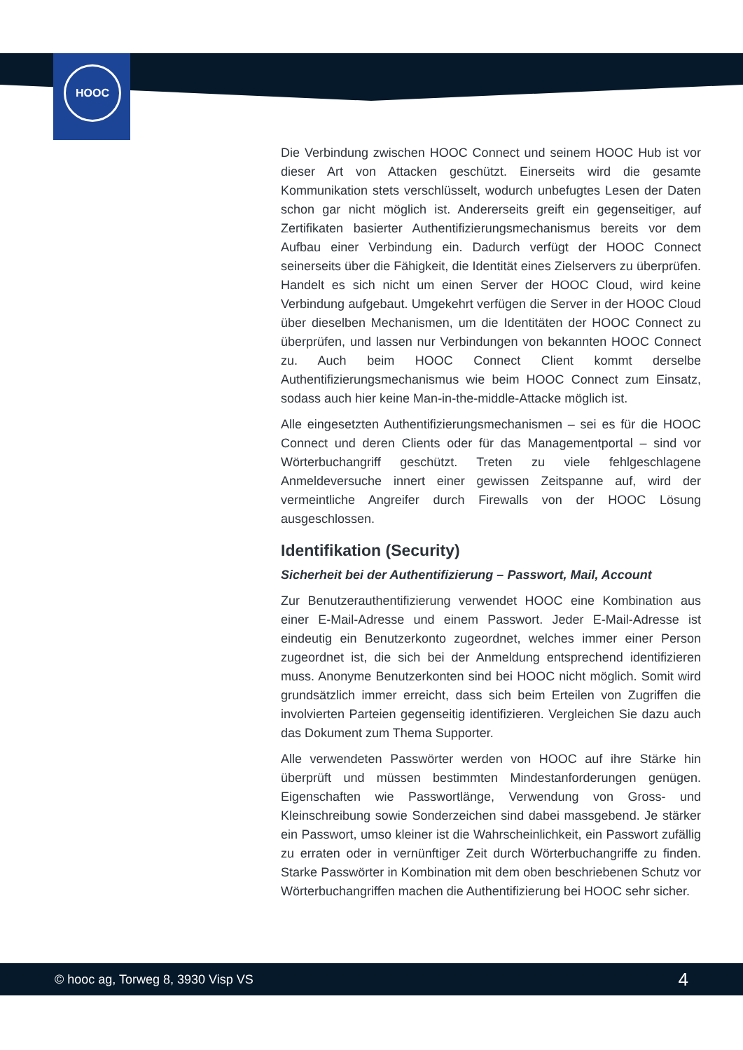HOOC
Die Verbindung zwischen HOOC Connect und seinem HOOC Hub ist vor dieser Art von Attacken geschützt. Einerseits wird die gesamte Kommunikation stets verschlüsselt, wodurch unbefugtes Lesen der Daten schon gar nicht möglich ist. Andererseits greift ein gegenseitiger, auf Zertifikaten basierter Authentifizierungsmechanismus bereits vor dem Aufbau einer Verbindung ein. Dadurch verfügt der HOOC Connect seinerseits über die Fähigkeit, die Identität eines Zielservers zu überprüfen. Handelt es sich nicht um einen Server der HOOC Cloud, wird keine Verbindung aufgebaut. Umgekehrt verfügen die Server in der HOOC Cloud über dieselben Mechanismen, um die Identitäten der HOOC Connect zu überprüfen, und lassen nur Verbindungen von bekannten HOOC Connect zu. Auch beim HOOC Connect Client kommt derselbe Authentifizierungsmechanismus wie beim HOOC Connect zum Einsatz, sodass auch hier keine Man-in-the-middle-Attacke möglich ist.
Alle eingesetzten Authentifizierungsmechanismen – sei es für die HOOC Connect und deren Clients oder für das Managementportal – sind vor Wörterbuchangriff geschützt. Treten zu viele fehlgeschlagene Anmeldeversuche innert einer gewissen Zeitspanne auf, wird der vermeintliche Angreifer durch Firewalls von der HOOC Lösung ausgeschlossen.
Identifikation (Security)
Sicherheit bei der Authentifizierung – Passwort, Mail, Account
Zur Benutzerauthentifizierung verwendet HOOC eine Kombination aus einer E-Mail-Adresse und einem Passwort. Jeder E-Mail-Adresse ist eindeutig ein Benutzerkonto zugeordnet, welches immer einer Person zugeordnet ist, die sich bei der Anmeldung entsprechend identifizieren muss. Anonyme Benutzerkonten sind bei HOOC nicht möglich. Somit wird grundsätzlich immer erreicht, dass sich beim Erteilen von Zugriffen die involvierten Parteien gegenseitig identifizieren. Vergleichen Sie dazu auch das Dokument zum Thema Supporter.
Alle verwendeten Passwörter werden von HOOC auf ihre Stärke hin überprüft und müssen bestimmten Mindestanforderungen genügen. Eigenschaften wie Passwortlänge, Verwendung von Gross- und Kleinschreibung sowie Sonderzeichen sind dabei massgebend. Je stärker ein Passwort, umso kleiner ist die Wahrscheinlichkeit, ein Passwort zufällig zu erraten oder in vernünftiger Zeit durch Wörterbuchangriffe zu finden. Starke Passwörter in Kombination mit dem oben beschriebenen Schutz vor Wörterbuchangriffen machen die Authentifizierung bei HOOC sehr sicher.
© hooc ag, Torweg 8, 3930 Visp VS 4